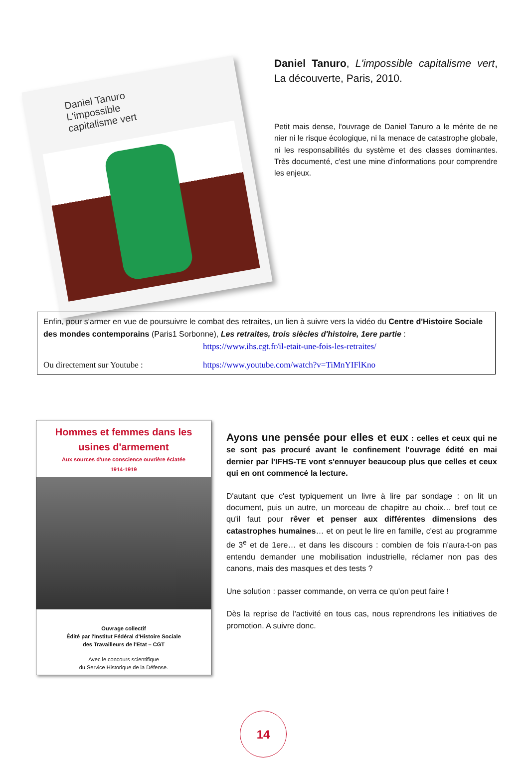Daniel Tanuro
L'impossible
capitalisme vert
Daniel Tanuro, L'impossible capitalisme vert, La découverte, Paris, 2010.
Petit mais dense, l'ouvrage de Daniel Tanuro a le mérite de ne nier ni le risque écologique, ni la menace de catastrophe globale, ni les responsabilités du système et des classes dominantes. Très documenté, c'est une mine d'informations pour comprendre les enjeux.
Enfin, pour s'armer en vue de poursuivre le combat des retraites, un lien à suivre vers la vidéo du Centre d'Histoire Sociale des mondes contemporains (Paris1 Sorbonne), Les retraites, trois siècles d'histoire, 1ere partie :
https://www.ihs.cgt.fr/il-etait-une-fois-les-retraites/
Ou directement sur Youtube : https://www.youtube.com/watch?v=TiMnYIFlKno
Hommes et femmes dans les
usines d'armement
Aux sources d'une conscience ouvrière éclatée
1914-1919
Ouvrage collectif
Édité par l'Institut Fédéral d'Histoire Sociale
des Travailleurs de l'Etat – CGT
Avec le concours scientifique
du Service Historique de la Défense.
Ayons une pensée pour elles et eux : celles et ceux qui ne se sont pas procuré avant le confinement l'ouvrage édité en mai dernier par l'IFHS-TE vont s'ennuyer beaucoup plus que celles et ceux qui en ont commencé la lecture.
D'autant que c'est typiquement un livre à lire par sondage : on lit un document, puis un autre, un morceau de chapitre au choix… bref tout ce qu'il faut pour rêver et penser aux différentes dimensions des catastrophes humaines… et on peut le lire en famille, c'est au programme de 3<sup>e</sup> et de 1ere… et dans les discours : combien de fois n'aura-t-on pas entendu demander une mobilisation industrielle, réclamer non pas des canons, mais des masques et des tests ?
Une solution : passer commande, on verra ce qu'on peut faire !
Dès la reprise de l'activité en tous cas, nous reprendrons les initiatives de promotion. A suivre donc.
14